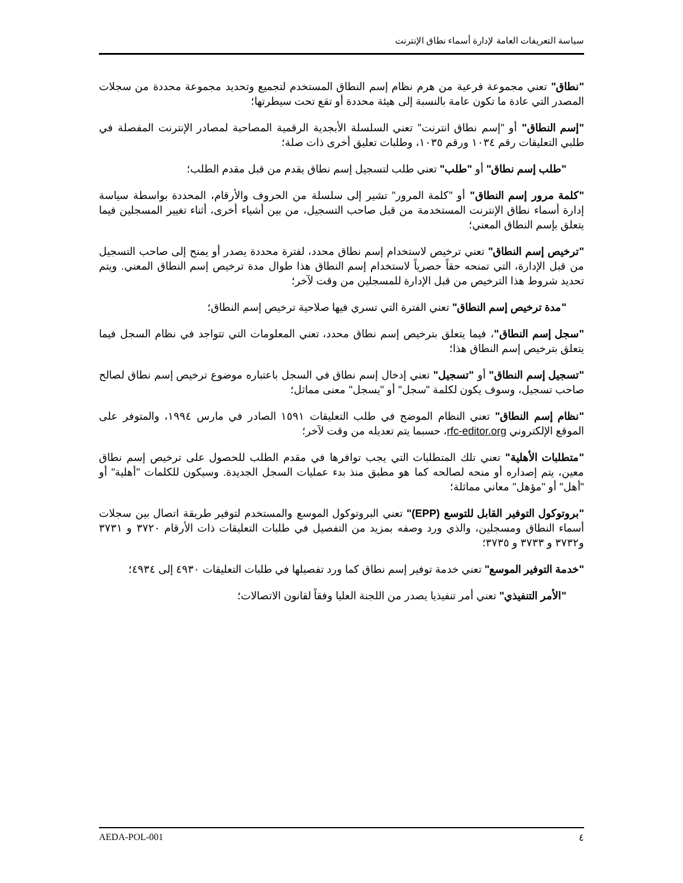سياسة التعريفات العامة لإدارة أسماء نطاق الإنترنت
"نطاق" تعني مجموعة فرعية من هرم نظام إسم النطاق المستخدم لتجميع وتحديد مجموعة محددة من سجلات المصدر التي عادة ما تكون عامة بالنسبة إلى هيئة محددة أو تقع تحت سيطرتها؛
"إسم النطاق" أو "إسم نطاق انترنت" تعني السلسلة الأبجدية الرقمية المصاحبة لمصادر الإنترنت المفصلة في طلبي التعليقات رقم ١٠٣٤ ورقم ١٠٣٥، وطلبات تعليق أخرى ذات صلة؛
"طلب إسم نطاق" أو "طلب" تعني طلب لتسجيل إسم نطاق يقدم من قبل مقدم الطلب؛
"كلمة مرور إسم النطاق" أو "كلمة المرور" تشير إلى سلسلة من الحروف والأرقام، المحددة بواسطة سياسة إدارة أسماء نطاق الإنترنت المستخدمة من قبل صاحب التسجيل، من بين أشياء أخرى، أثناء تغيير المسجلين فيما يتعلق بإسم النطاق المعني؛
"ترخيص إسم النطاق" تعني ترخيص لاستخدام إسم نطاق محدد، لفترة محددة يصدر أو يمنح إلى صاحب التسجيل من قبل الإدارة، التي تمنحه حقاً حصرياً لاستخدام إسم النطاق هذا طوال مدة ترخيص إسم النطاق المعني. ويتم تحديد شروط هذا الترخيص من قبل الإدارة للمسجلين من وقت لآخر؛
"مدة ترخيص إسم النطاق" تعني الفترة التي تسري فيها صلاحية ترخيص إسم النطاق؛
"سجل إسم النطاق"، فيما يتعلق بترخيص إسم نطاق محدد، تعني المعلومات التي تتواجد في نظام السجل فيما يتعلق بترخيص إسم النطاق هذا؛
"تسجيل إسم النطاق" أو "تسجيل" تعني إدخال إسم نطاق في السجل باعتباره موضوع ترخيص إسم نطاق لصالح صاحب تسجيل، وسوف يكون لكلمة "سجل" أو "يسجل" معنى مماثل؛
"نظام إسم النطاق" تعني النظام الموضح في طلب التعليقات ١٥٩١ الصادر في مارس ١٩٩٤، والمتوفر على الموقع الإلكتروني rfc-editor.org، حسبما يتم تعديله من وقت لآخر؛
"متطلبات الأهلية" تعني تلك المتطلبات التي يجب توافرها في مقدم الطلب للحصول على ترخيص إسم نطاق معين، يتم إصداره أو منحه لصالحه كما هو مطبق منذ بدء عمليات السجل الجديدة. وسيكون للكلمات "أهلية" أو "أهل" أو "مؤهل" معاني مماثلة؛
"بروتوكول التوفير القابل للتوسع (EPP)" تعني البروتوكول الموسع والمستخدم لتوفير طريقة اتصال بين سجلات أسماء النطاق ومسجلين، والذي ورد وصفه بمزيد من التفصيل في طلبات التعليقات ذات الأرقام ٣٧٢٠ و ٣٧٣١ و٣٧٣٢ و ٣٧٣٣ و ٣٧٣٥؛
"خدمة التوفير الموسع" تعني خدمة توفير إسم نطاق كما ورد تفصيلها في طلبات التعليقات ٤٩٣٠ إلى ٤٩٣٤؛
"الأمر التنفيذي" تعني أمر تنفيذيا يصدر من اللجنة العليا وفقاً لقانون الاتصالات؛
٤ AEDA-POL-001